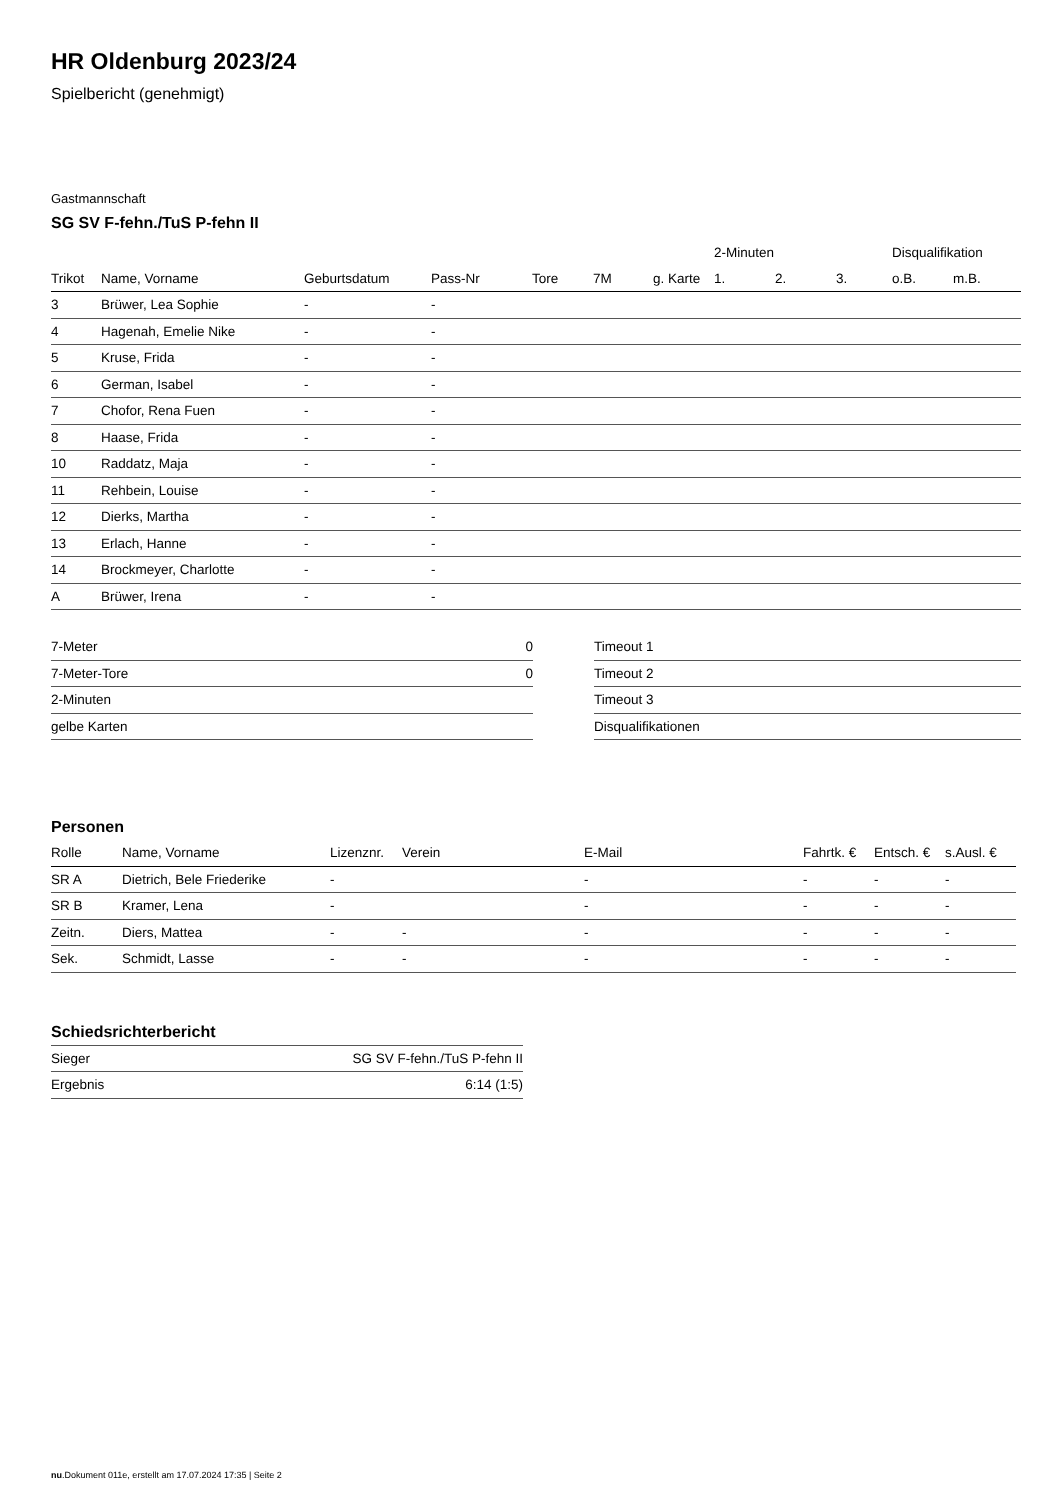HR Oldenburg 2023/24
Spielbericht (genehmigt)
Gastmannschaft
SG SV F-fehn./TuS P-fehn II
| | | | | | | | 2-Minuten | | | Disqualifikation | |
| --- | --- | --- | --- | --- | --- | --- | --- | --- | --- | --- | --- |
| Trikot | Name, Vorname | Geburtsdatum | Pass-Nr | Tore | 7M | g. Karte | 1. | 2. | 3. | o.B. | m.B. |
| 3 | Brüwer, Lea Sophie | - | - | | | | | | | | |
| 4 | Hagenah, Emelie Nike | - | - | | | | | | | | |
| 5 | Kruse, Frida | - | - | | | | | | | | |
| 6 | German, Isabel | - | - | | | | | | | | |
| 7 | Chofor, Rena Fuen | - | - | | | | | | | | |
| 8 | Haase, Frida | - | - | | | | | | | | |
| 10 | Raddatz, Maja | - | - | | | | | | | | |
| 11 | Rehbein, Louise | - | - | | | | | | | | |
| 12 | Dierks, Martha | - | - | | | | | | | | |
| 13 | Erlach, Hanne | - | - | | | | | | | | |
| 14 | Brockmeyer, Charlotte | - | - | | | | | | | | |
| A | Brüwer, Irena | - | - | | | | | | | | |
| 7-Meter | 0 |
| 7-Meter-Tore | 0 |
| 2-Minuten | |
| gelbe Karten | |
| Timeout 1 |
| Timeout 2 |
| Timeout 3 |
| Disqualifikationen |
Personen
| Rolle | Name, Vorname | Lizenznr. | Verein | E-Mail | Fahrtk. € | Entsch. € | s.Ausl. € |
| --- | --- | --- | --- | --- | --- | --- | --- |
| SR A | Dietrich, Bele Friederike | - | | - | - | - | - |
| SR B | Kramer, Lena | - | | - | - | - | - |
| Zeitn. | Diers, Mattea | - | - | - | - | - | - |
| Sek. | Schmidt, Lasse | - | - | - | - | - | - |
Schiedsrichterbericht
| Sieger | SG SV F-fehn./TuS P-fehn II |
| Ergebnis | 6:14 (1:5) |
nu.Dokument 011e, erstellt am 17.07.2024 17:35 | Seite 2